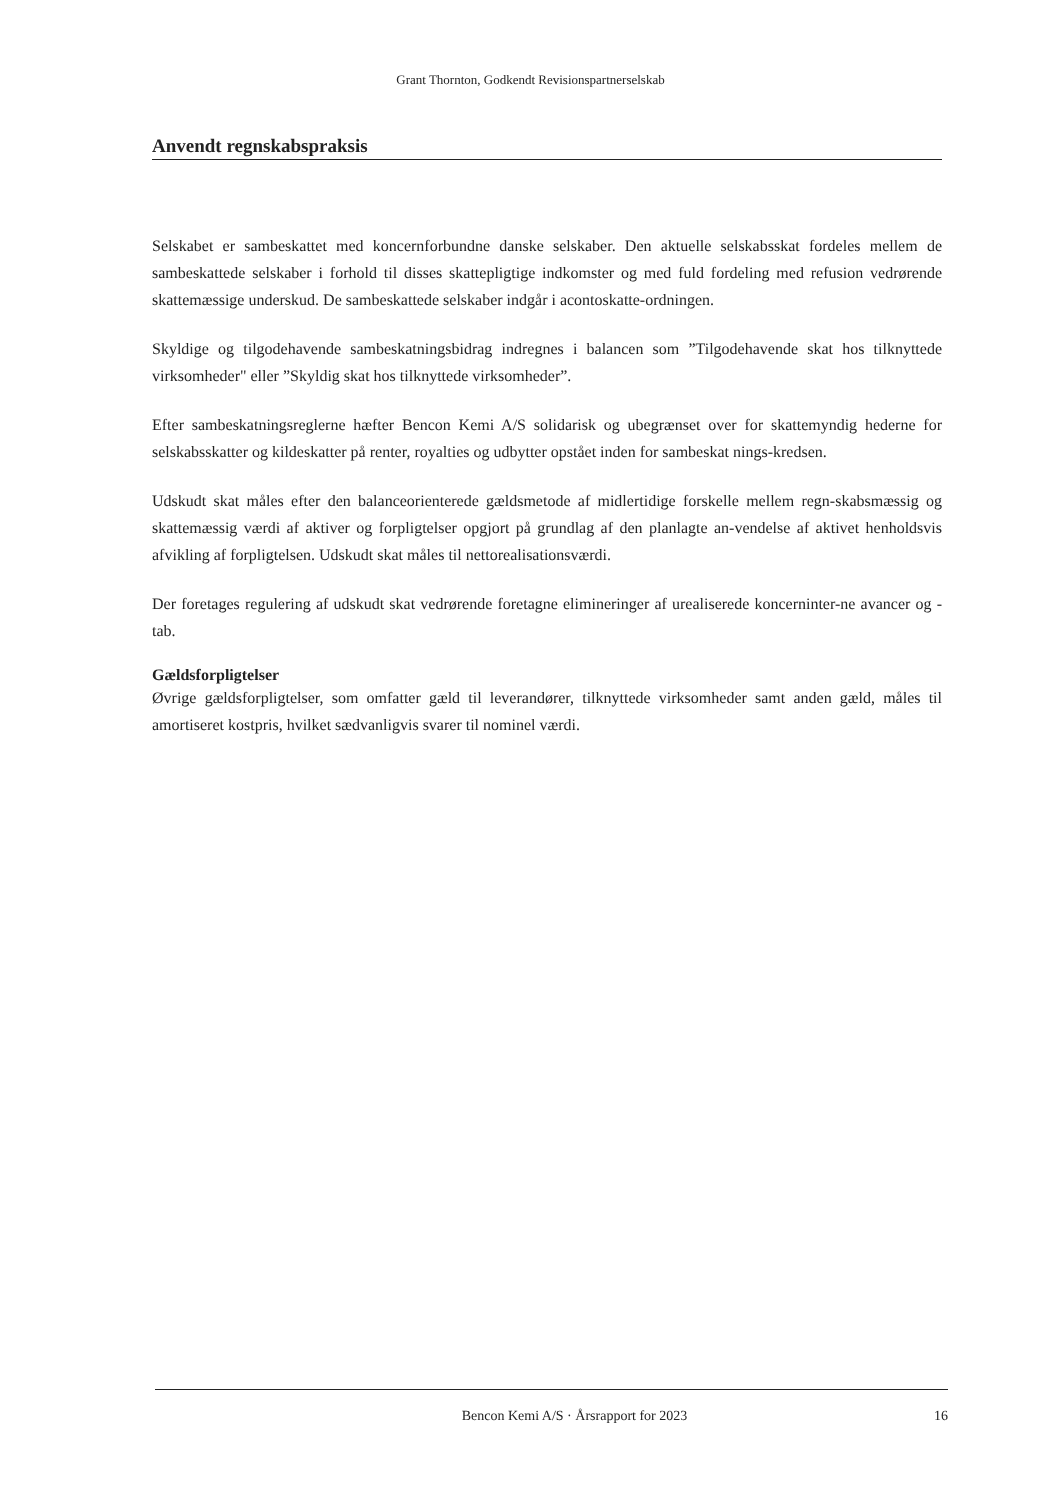Grant Thornton, Godkendt Revisionspartnerselskab
Anvendt regnskabspraksis
Selskabet er sambeskattet med koncernforbundne danske selskaber. Den aktuelle selskabsskat fordeles mellem de sambeskattede selskaber i forhold til disses skattepligtige indkomster og med fuld fordeling med refusion vedrørende skattemæssige underskud. De sambeskattede selskaber indgår i acontoskatte-ordningen.
Skyldige og tilgodehavende sambeskatningsbidrag indregnes i balancen som ”Tilgodehavende skat hos tilknyttede virksomheder" eller ”Skyldig skat hos tilknyttede virksomheder”.
Efter sambeskatningsreglerne hæfter Bencon Kemi A/S solidarisk og ubegrænset over for skattemyndig hederne for selskabsskatter og kildeskatter på renter, royalties og udbytter opstået inden for sambeskat nings-kredsen.
Udskudt skat måles efter den balanceorienterede gældsmetode af midlertidige forskelle mellem regn-skabsmæssig og skattemæssig værdi af aktiver og forpligtelser opgjort på grundlag af den planlagte an-vendelse af aktivet henholdsvis afvikling af forpligtelsen. Udskudt skat måles til nettorealisationsværdi.
Der foretages regulering af udskudt skat vedrørende foretagne elimineringer af urealiserede koncerninter-ne avancer og -tab.
Gældsforpligtelser
Øvrige gældsforpligtelser, som omfatter gæld til leverandører, tilknyttede virksomheder samt anden gæld, måles til amortiseret kostpris, hvilket sædvanligvis svarer til nominel værdi.
Bencon Kemi A/S · Årsrapport for 2023 16